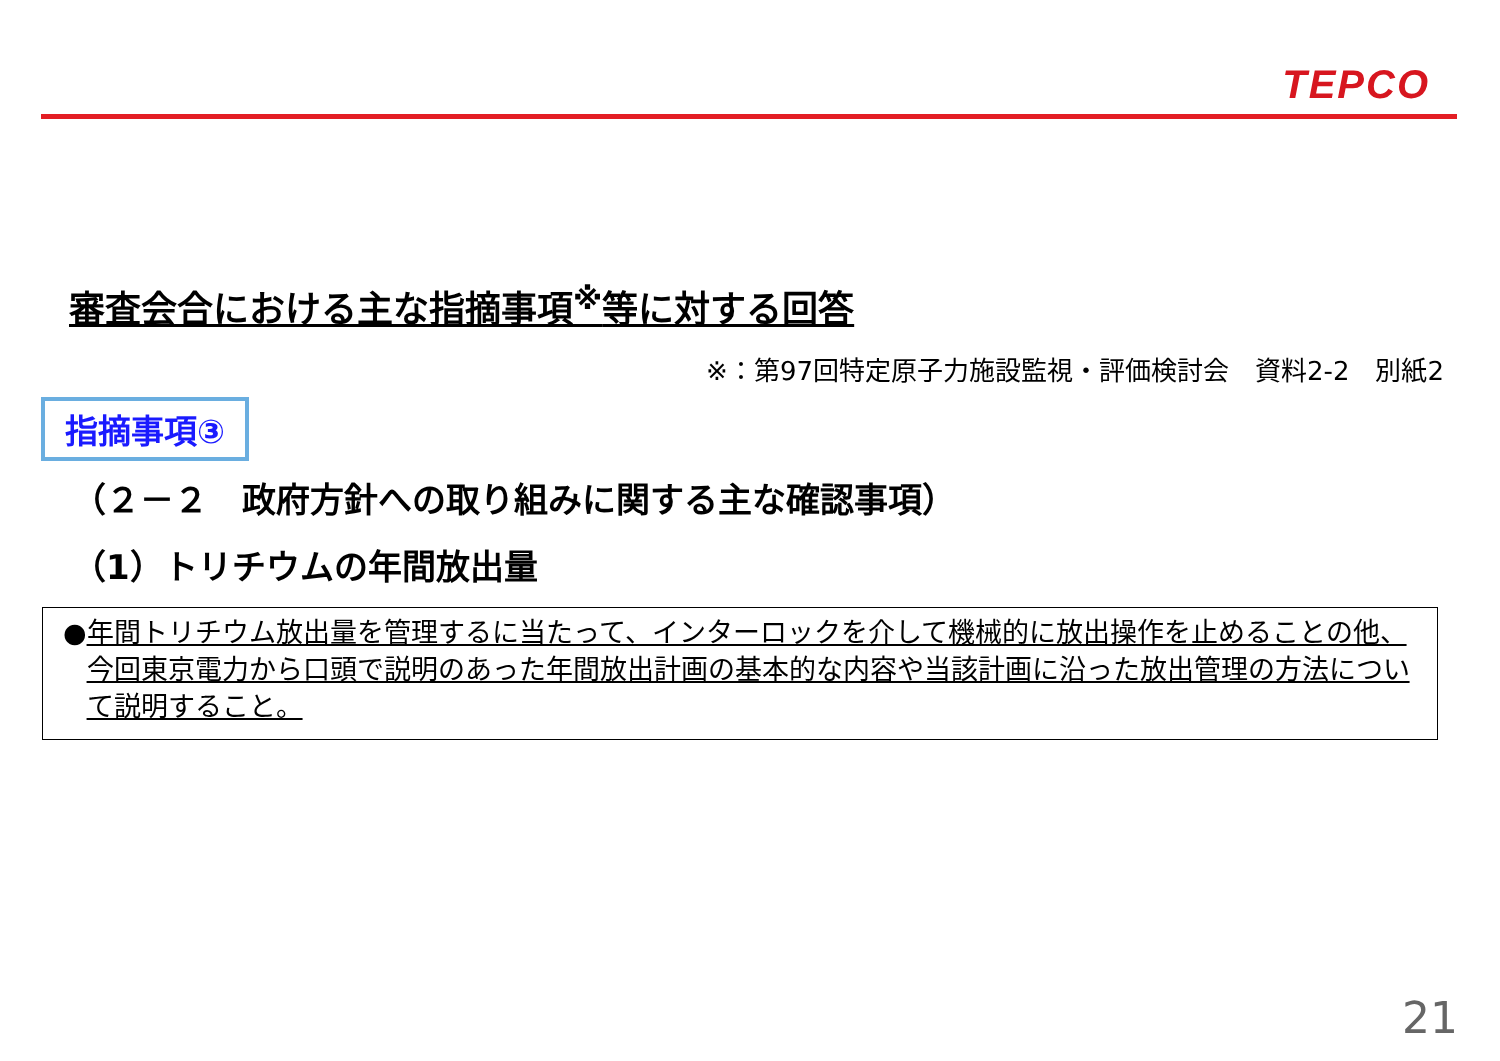TEPCO
審査会合における主な指摘事項<sup>※</sup>等に対する回答
※：第97回特定原子力施設監視・評価検討会　資料2-2　別紙2
指摘事項③
（２－２　政府方針への取り組みに関する主な確認事項）
（1）トリチウムの年間放出量
● 年間トリチウム放出量を管理するに当たって、インターロックを介して機械的に放出操作を止めることの他、今回東京電力から口頭で説明のあった年間放出計画の基本的な内容や当該計画に沿った放出管理の方法について説明すること。
21